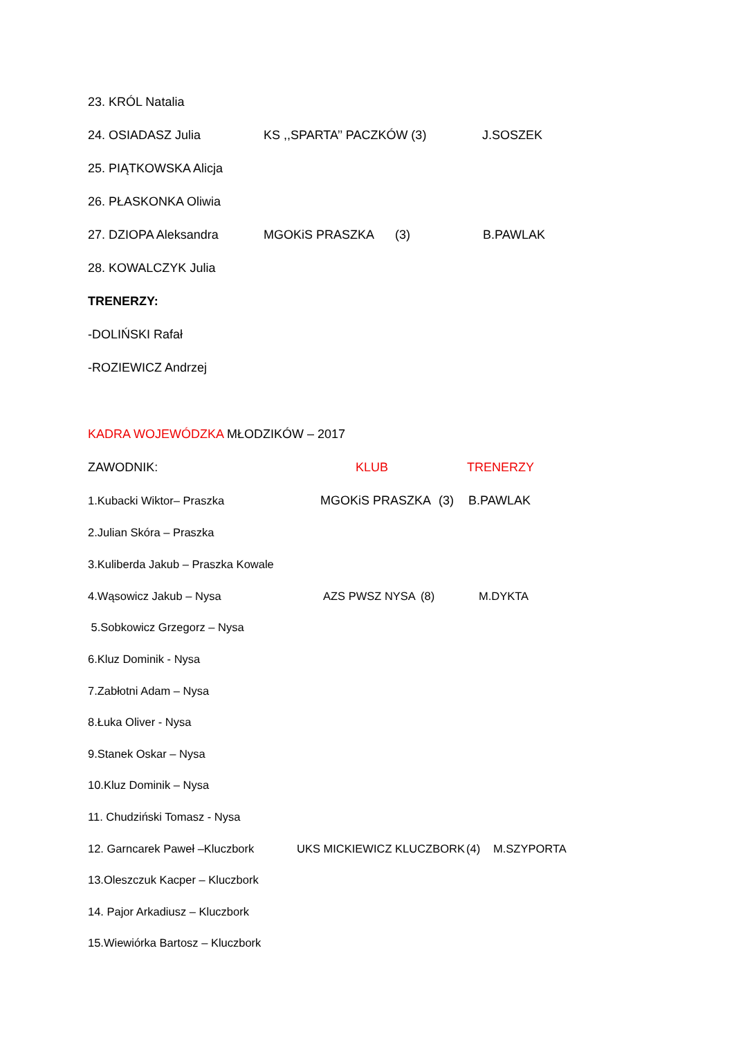23. KRÓL Natalia
24. OSIADASZ Julia KS ,,SPARTA’’ PACZKÓW (3) J.SOSZEK
25. PIĄTKOWSKA Alicja
26. PŁASKONKA Oliwia
27. DZIOPA Aleksandra MGOKiS PRASZKA (3) B.PAWLAK
28. KOWALCZYK Julia
TRENERZY:
-DOLIŃSKI Rafał
-ROZIEWICZ Andrzej
KADRA WOJEWÓDZKA MŁODZIKÓW – 2017
ZAWODNIK: KLUB TRENERZY
1.Kubacki Wiktor– Praszka MGOKiS PRASZKA (3) B.PAWLAK
2.Julian Skóra – Praszka
3.Kuliberda Jakub – Praszka Kowale
4.Wąsowicz Jakub – Nysa AZS PWSZ NYSA (8) M.DYKTA
5.Sobkowicz Grzegorz – Nysa
6.Kluz Dominik - Nysa
7.Zabłotni Adam – Nysa
8.Łuka Oliver - Nysa
9.Stanek Oskar – Nysa
10.Kluz Dominik – Nysa
11. Chudziński Tomasz - Nysa
12. Garncarek Paweł –Kluczbork UKS MICKIEWICZ KLUCZBORK (4) M.SZYPORTA
13.Oleszczuk Kacper – Kluczbork
14. Pajor Arkadiusz – Kluczbork
15.Wiewiórka Bartosz – Kluczbork